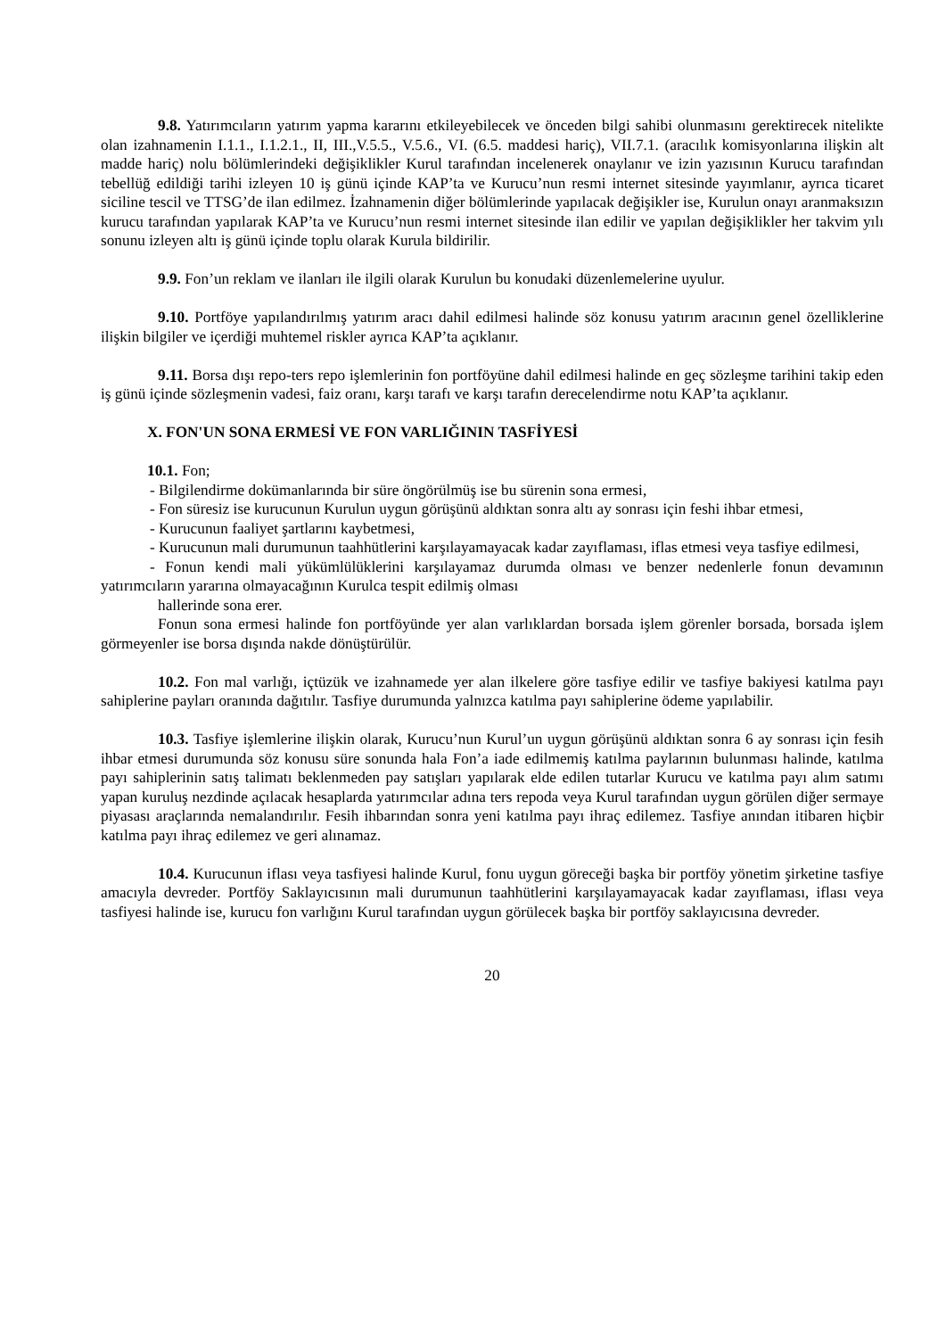9.8. Yatırımcıların yatırım yapma kararını etkileyebilecek ve önceden bilgi sahibi olunmasını gerektirecek nitelikte olan izahnamenin I.1.1., I.1.2.1., II, III.,V.5.5., V.5.6., VI. (6.5. maddesi hariç), VII.7.1. (aracılık komisyonlarına ilişkin alt madde hariç) nolu bölümlerindeki değişiklikler Kurul tarafından incelenerek onaylanır ve izin yazısının Kurucu tarafından tebellüğ edildiği tarihi izleyen 10 iş günü içinde KAP’ta ve Kurucu’nun resmi internet sitesinde yayımlanır, ayrıca ticaret siciline tescil ve TTSG’de ilan edilmez. İzahnamenin diğer bölümlerinde yapılacak değişikler ise, Kurulun onayı aranmaksızın kurucu tarafından yapılarak KAP’ta ve Kurucu’nun resmi internet sitesinde ilan edilir ve yapılan değişiklikler her takvim yılı sonunu izleyen altı iş günü içinde toplu olarak Kurula bildirilir.
9.9. Fon’un reklam ve ilanları ile ilgili olarak Kurulun bu konudaki düzenlemelerine uyulur.
9.10. Portföye yapılandırılmış yatırım aracı dahil edilmesi halinde söz konusu yatırım aracının genel özelliklerine ilişkin bilgiler ve içerdiği muhtemel riskler ayrıca KAP’ta açıklanır.
9.11. Borsa dışı repo-ters repo işlemlerinin fon portföyüne dahil edilmesi halinde en geç sözleşme tarihini takip eden iş günü içinde sözleşmenin vadesi, faiz oranı, karşı tarafı ve karşı tarafın derecelendirme notu KAP’ta açıklanır.
X. FON'UN SONA ERMESİ VE FON VARLIĞININ TASFİYESİ
10.1. Fon;
- Bilgilendirme dokümanlarında bir süre öngörülmüş ise bu sürenin sona ermesi,
- Fon süresiz ise kurucunun Kurulun uygun görüşünü aldıktan sonra altı ay sonrası için feshi ihbar etmesi,
- Kurucunun faaliyet şartlarını kaybetmesi,
- Kurucunun mali durumunun taahhütlerini karşılayamayacak kadar zayıflaması, iflas etmesi veya tasfiye edilmesi,
- Fonun kendi mali yükümlülüklerini karşılayamaz durumda olması ve benzer nedenlerle fonun devamının yatırımcıların yararına olmayacağının Kurulca tespit edilmiş olması
hallerinde sona erer.
Fonun sona ermesi halinde fon portföyünde yer alan varlıklardan borsada işlem görenler borsada, borsada işlem görmeyenler ise borsa dışında nakde dönüştürülür.
10.2. Fon mal varlığı, içtüzük ve izahnamede yer alan ilkelere göre tasfiye edilir ve tasfiye bakiyesi katılma payı sahiplerine payları oranında dağıtılır. Tasfiye durumunda yalnızca katılma payı sahiplerine ödeme yapılabilir.
10.3. Tasfiye işlemlerine ilişkin olarak, Kurucu’nun Kurul’un uygun görüşünü aldıktan sonra 6 ay sonrası için fesih ihbar etmesi durumunda söz konusu süre sonunda hala Fon’a iade edilmemiş katılma paylarının bulunması halinde, katılma payı sahiplerinin satış talimatı beklenmeden pay satışları yapılarak elde edilen tutarlar Kurucu ve katılma payı alım satımı yapan kuruluş nezdinde açılacak hesaplarda yatırımcılar adına ters repoda veya Kurul tarafından uygun görülen diğer sermaye piyasası araçlarında nemalandırılır. Fesih ihbarından sonra yeni katılma payı ihraç edilemez. Tasfiye anından itibaren hiçbir katılma payı ihraç edilemez ve geri alınamaz.
10.4. Kurucunun iflası veya tasfiyesi halinde Kurul, fonu uygun göreceği başka bir portföy yönetim şirketine tasfiye amacıyla devreder. Portföy Saklayıcısının mali durumunun taahhütlerini karşılayamayacak kadar zayıflaması, iflası veya tasfiyesi halinde ise, kurucu fon varlığını Kurul tarafından uygun görülecek başka bir portföy saklayıcısına devreder.
20